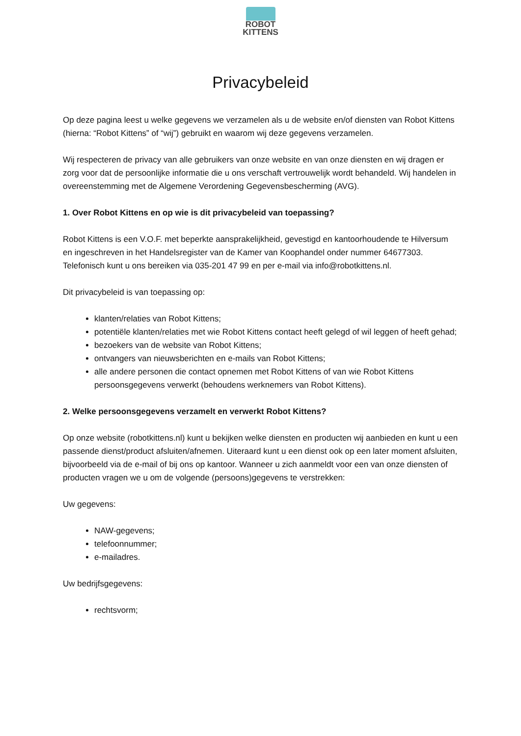ROBOT
KITTENS
Privacybeleid
Op deze pagina leest u welke gegevens we verzamelen als u de website en/of diensten van Robot Kittens (hierna: “Robot Kittens” of “wij”) gebruikt en waarom wij deze gegevens verzamelen.
Wij respecteren de privacy van alle gebruikers van onze website en van onze diensten en wij dragen er zorg voor dat de persoonlijke informatie die u ons verschaft vertrouwelijk wordt behandeld. Wij handelen in overeenstemming met de Algemene Verordening Gegevensbescherming (AVG).
1. Over Robot Kittens en op wie is dit privacybeleid van toepassing?
Robot Kittens is een V.O.F. met beperkte aansprakelijkheid, gevestigd en kantoorhoudende te Hilversum en ingeschreven in het Handelsregister van de Kamer van Koophandel onder nummer 64677303. Telefonisch kunt u ons bereiken via 035-201 47 99 en per e-mail via info@robotkittens.nl.
Dit privacybeleid is van toepassing op:
klanten/relaties van Robot Kittens;
potentiële klanten/relaties met wie Robot Kittens contact heeft gelegd of wil leggen of heeft gehad;
bezoekers van de website van Robot Kittens;
ontvangers van nieuwsberichten en e-mails van Robot Kittens;
alle andere personen die contact opnemen met Robot Kittens of van wie Robot Kittens persoonsgegevens verwerkt (behoudens werknemers van Robot Kittens).
2. Welke persoonsgegevens verzamelt en verwerkt Robot Kittens?
Op onze website (robotkittens.nl) kunt u bekijken welke diensten en producten wij aanbieden en kunt u een passende dienst/product afsluiten/afnemen. Uiteraard kunt u een dienst ook op een later moment afsluiten, bijvoorbeeld via de e-mail of bij ons op kantoor. Wanneer u zich aanmeldt voor een van onze diensten of producten vragen we u om de volgende (persoons)gegevens te verstrekken:
Uw gegevens:
NAW-gegevens;
telefoonnummer;
e-mailadres.
Uw bedrijfsgegevens:
rechtsvorm;